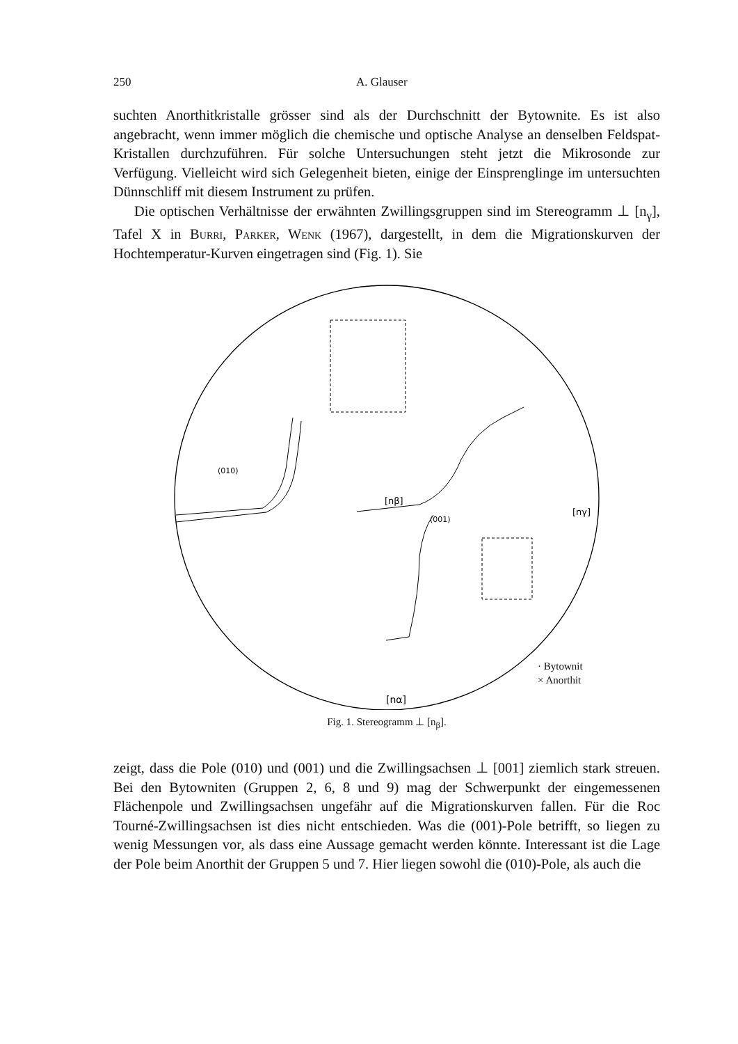250 A. Glauser
suchten Anorthitkristalle grösser sind als der Durchschnitt der Bytownite. Es ist also angebracht, wenn immer möglich die chemische und optische Analyse an denselben Feldspat-Kristallen durchzuführen. Für solche Untersuchungen steht jetzt die Mikrosonde zur Verfügung. Vielleicht wird sich Gelegenheit bieten, einige der Einsprenglinge im untersuchten Dünnschliff mit diesem Instrument zu prüfen.
Die optischen Verhältnisse der erwähnten Zwillingsgruppen sind im Stereogramm ⊥ [n<sub>γ</sub>], Tafel X in Burri, Parker, Wenk (1967), dargestellt, in dem die Migrationskurven der Hochtemperatur-Kurven eingetragen sind (Fig. 1). Sie
[nα]
[nβ]
[nγ]
(010)
(001)
· Bytownit
× Anorthit
Fig. 1. Stereogramm ⊥ [n<sub>β</sub>].
zeigt, dass die Pole (010) und (001) und die Zwillingsachsen ⊥ [001] ziemlich stark streuen. Bei den Bytowniten (Gruppen 2, 6, 8 und 9) mag der Schwerpunkt der eingemessenen Flächenpole und Zwillingsachsen ungefähr auf die Migrationskurven fallen. Für die Roc Tourné-Zwillingsachsen ist dies nicht entschieden. Was die (001)-Pole betrifft, so liegen zu wenig Messungen vor, als dass eine Aussage gemacht werden könnte. Interessant ist die Lage der Pole beim Anorthit der Gruppen 5 und 7. Hier liegen sowohl die (010)-Pole, als auch die